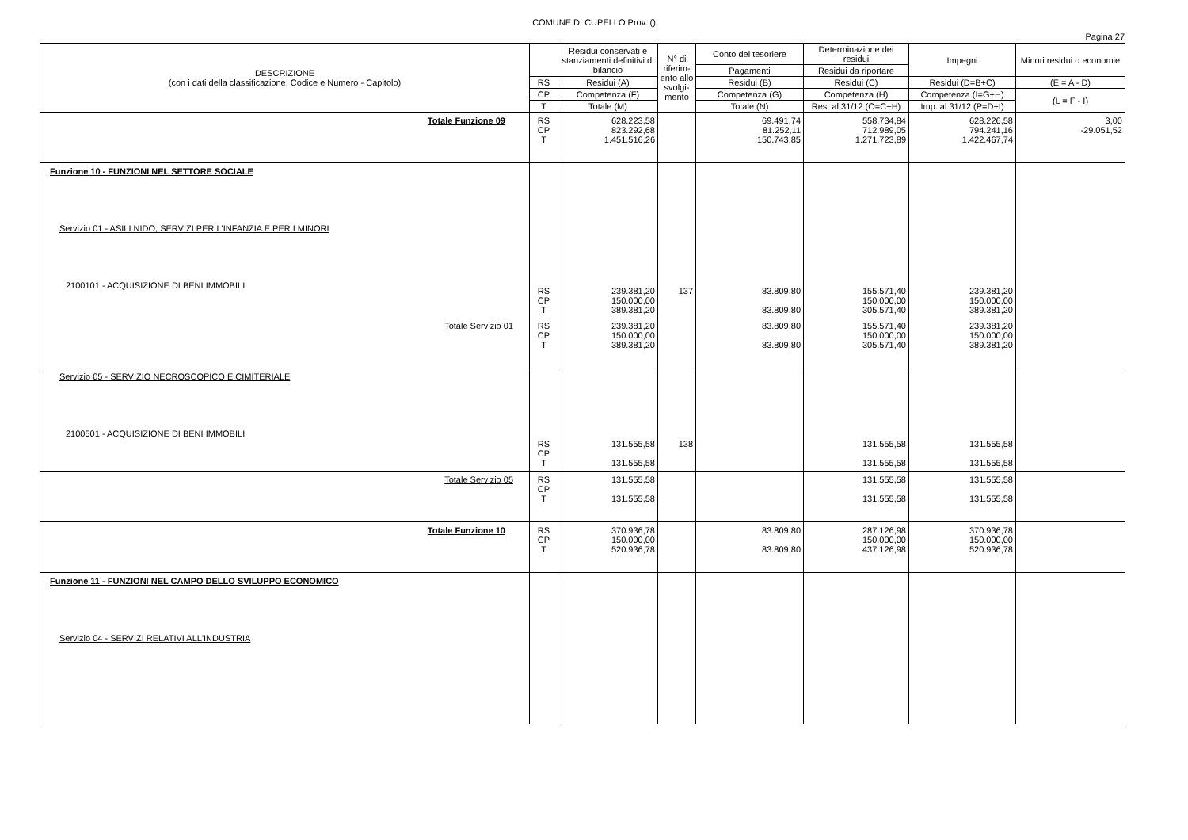COMUNE DI CUPELLO Prov. ()
Pagina 27
| DESCRIZIONE (con i dati della classificazione: Codice e Numero - Capitolo) | | Residui conservati e stanziamenti definitivi di bilancio | N° di riferim-ento allo svolgi-mento | Conto del tesoriere | Determinazione dei residui | Impegni | Minori residui o economie |
| --- | --- | --- | --- | --- | --- | --- | --- |
| | | | | Pagamenti | Residui da riportare | | |
| | RS | Residui (A) | | Residui (B) | Residui (C) | Residui (D=B+C) | (E = A - D) |
| | CP | Competenza (F) | | Competenza (G) | Competenza (H) | Competenza (I=G+H) | (L = F - I) |
| | T | Totale (M) | | Totale (N) | Res. al 31/12 (O=C+H) | Imp. al 31/12 (P=D+I) | |
| Totale Funzione 09 | RS CP T | 628.223,58 823.292,68 1.451.516,26 | | 69.491,74 81.252,11 150.743,85 | 558.734,84 712.989,05 1.271.723,89 | 628.226,58 794.241,16 1.422.467,74 | 3,00 -29.051,52 |
| Funzione 10 - FUNZIONI NEL SETTORE SOCIALE Servizio 01 - ASILI NIDO, SERVIZI PER L'INFANZIA E PER I MINORI 2100101 - ACQUISIZIONE DI BENI IMMOBILI | RS CP T | 239.381,20 150.000,00 389.381,20 | 137 | 83.809,80 83.809,80 | 155.571,40 150.000,00 305.571,40 | 239.381,20 150.000,00 389.381,20 | |
| Totale Servizio 01 | RS CP T | 239.381,20 150.000,00 389.381,20 | | 83.809,80 83.809,80 | 155.571,40 150.000,00 305.571,40 | 239.381,20 150.000,00 389.381,20 | |
| Servizio 05 - SERVIZIO NECROSCOPICO E CIMITERIALE 2100501 - ACQUISIZIONE DI BENI IMMOBILI | RS CP T | 131.555,58 131.555,58 | 138 | | 131.555,58 131.555,58 | 131.555,58 131.555,58 | |
| Totale Servizio 05 | RS CP T | 131.555,58 131.555,58 | | | 131.555,58 131.555,58 | 131.555,58 131.555,58 | |
| Totale Funzione 10 | RS CP T | 370.936,78 150.000,00 520.936,78 | | 83.809,80 83.809,80 | 287.126,98 150.000,00 437.126,98 | 370.936,78 150.000,00 520.936,78 | |
| Funzione 11 - FUNZIONI NEL CAMPO DELLO SVILUPPO ECONOMICO Servizio 04 - SERVIZI RELATIVI ALL'INDUSTRIA | | | | | | | |